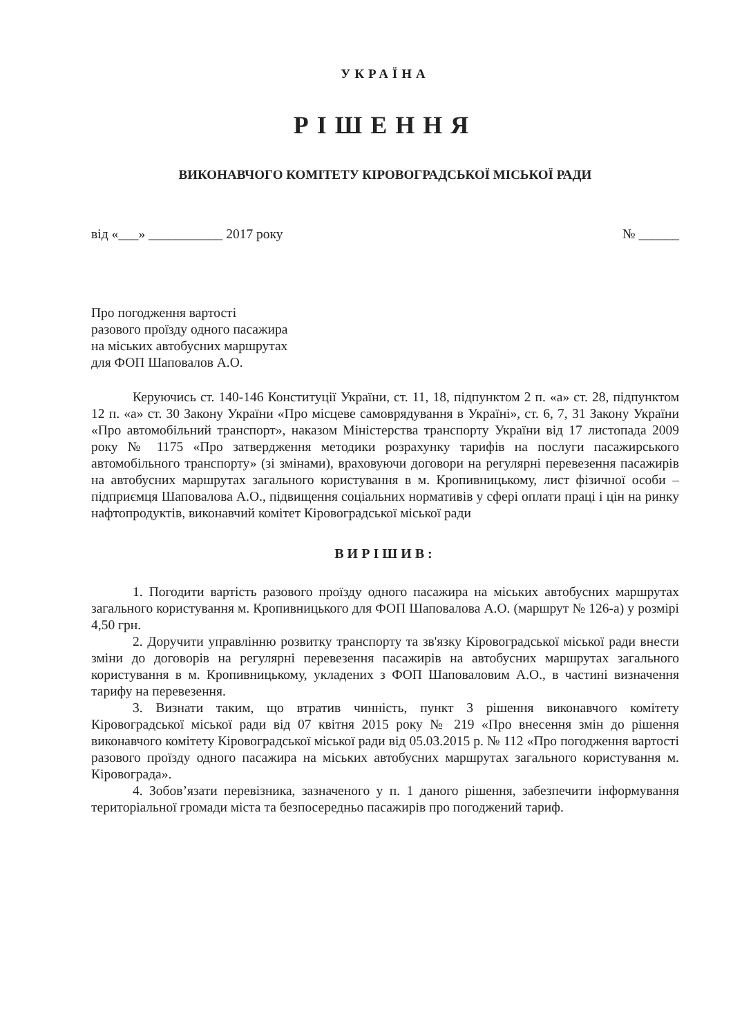УКРАЇНА
РІШЕННЯ
ВИКОНАВЧОГО КОМІТЕТУ КІРОВОГРАДСЬКОЇ МІСЬКОЇ РАДИ
від «___» ___________ 2017 року № ______
Про погодження вартості
разового проїзду одного пасажира
на міських автобусних маршрутах
для ФОП Шаповалов А.О.
Керуючись ст. 140-146 Конституції України, ст. 11, 18, підпунктом 2 п. «а» ст. 28, підпунктом 12 п. «а» ст. 30 Закону України «Про місцеве самоврядування в Україні», ст. 6, 7, 31 Закону України «Про автомобільний транспорт», наказом Міністерства транспорту України від 17 листопада 2009 року № 1175 «Про затвердження методики розрахунку тарифів на послуги пасажирського автомобільного транспорту» (зі змінами), враховуючи договори на регулярні перевезення пасажирів на автобусних маршрутах загального користування в м. Кропивницькому, лист фізичної особи – підприємця Шаповалова А.О., підвищення соціальних нормативів у сфері оплати праці і цін на ринку нафтопродуктів, виконавчий комітет Кіровоградської міської ради
ВИРІШИВ:
1. Погодити вартість разового проїзду одного пасажира на міських автобусних маршрутах загального користування м. Кропивницького для ФОП Шаповалова А.О. (маршрут № 126-а) у розмірі 4,50 грн.
2. Доручити управлінню розвитку транспорту та зв'язку Кіровоградської міської ради внести зміни до договорів на регулярні перевезення пасажирів на автобусних маршрутах загального користування в м. Кропивницькому, укладених з ФОП Шаповаловим А.О., в частині визначення тарифу на перевезення.
3. Визнати таким, що втратив чинність, пункт 3 рішення виконавчого комітету Кіровоградської міської ради від 07 квітня 2015 року № 219 «Про внесення змін до рішення виконавчого комітету Кіровоградської міської ради від 05.03.2015 р. № 112 «Про погодження вартості разового проїзду одного пасажира на міських автобусних маршрутах загального користування м. Кіровограда».
4. Зобов’язати перевізника, зазначеного у п. 1 даного рішення, забезпечити інформування територіальної громади міста та безпосередньо пасажирів про погоджений тариф.